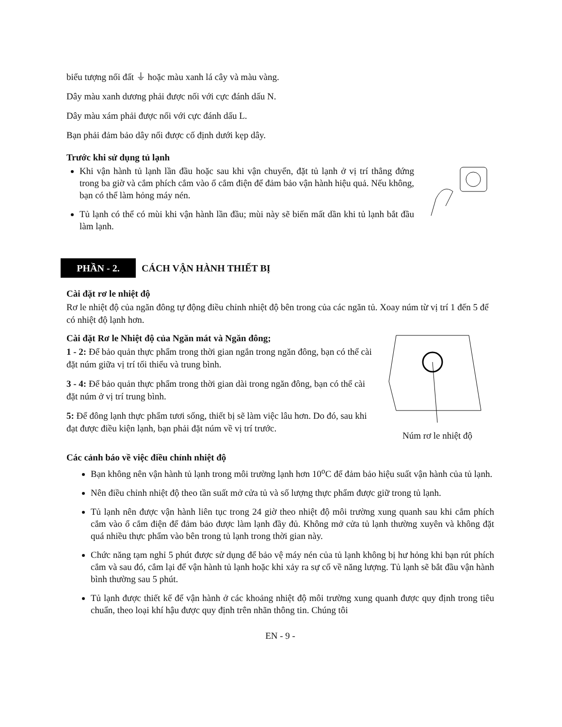biểu tượng nối đất ⏚ hoặc màu xanh lá cây và màu vàng.
Dây màu xanh dương phải được nối với cực đánh dấu N.
Dây màu xám phải được nối với cực đánh dấu L.
Bạn phải đảm bảo dây nối được cố định dưới kẹp dây.
Trước khi sử dụng tủ lạnh
Khi vận hành tủ lạnh lần đầu hoặc sau khi vận chuyển, đặt tủ lạnh ở vị trí thẳng đứng trong ba giờ và cắm phích cắm vào ổ cắm điện để đảm bảo vận hành hiệu quả. Nếu không, bạn có thể làm hỏng máy nén.
Tủ lạnh có thể có mùi khi vận hành lần đầu; mùi này sẽ biến mất dần khi tủ lạnh bắt đầu làm lạnh.
PHẦN - 2.
CÁCH VẬN HÀNH THIẾT BỊ
Cài đặt rơ le nhiệt độ
Rơ le nhiệt độ của ngăn đông tự động điều chỉnh nhiệt độ bên trong của các ngăn tủ. Xoay núm từ vị trí 1 đến 5 để có nhiệt độ lạnh hơn.
Cài đặt Rơ le Nhiệt độ của Ngăn mát và Ngăn đông;
1 - 2: Để bảo quản thực phẩm trong thời gian ngắn trong ngăn đông, bạn có thể cài đặt núm giữa vị trí tối thiểu và trung bình.
3 - 4: Để bảo quản thực phẩm trong thời gian dài trong ngăn đông, bạn có thể cài đặt núm ở vị trí trung bình.
5: Để đông lạnh thực phẩm tươi sống, thiết bị sẽ làm việc lâu hơn. Do đó, sau khi đạt được điều kiện lạnh, bạn phải đặt núm về vị trí trước.
Núm rơ le nhiệt độ
Các cảnh báo về việc điều chỉnh nhiệt độ
Bạn không nên vận hành tủ lạnh trong môi trường lạnh hơn 10<sup>o</sup>C để đảm bảo hiệu suất vận hành của tủ lạnh.
Nên điều chỉnh nhiệt độ theo tần suất mở cửa tủ và số lượng thực phẩm được giữ trong tủ lạnh.
Tủ lạnh nên được vận hành liên tục trong 24 giờ theo nhiệt độ môi trường xung quanh sau khi cắm phích cắm vào ổ cắm điện để đảm bảo được làm lạnh đầy đủ. Không mở cửa tủ lạnh thường xuyên và không đặt quá nhiều thực phẩm vào bên trong tủ lạnh trong thời gian này.
Chức năng tạm nghỉ 5 phút được sử dụng để bảo vệ máy nén của tủ lạnh không bị hư hỏng khi bạn rút phích cắm và sau đó, cắm lại để vận hành tủ lạnh hoặc khi xảy ra sự cố về năng lượng. Tủ lạnh sẽ bắt đầu vận hành bình thường sau 5 phút.
Tủ lạnh được thiết kế để vận hành ở các khoảng nhiệt độ môi trường xung quanh được quy định trong tiêu chuẩn, theo loại khí hậu được quy định trên nhãn thông tin. Chúng tôi
EN - 9 -